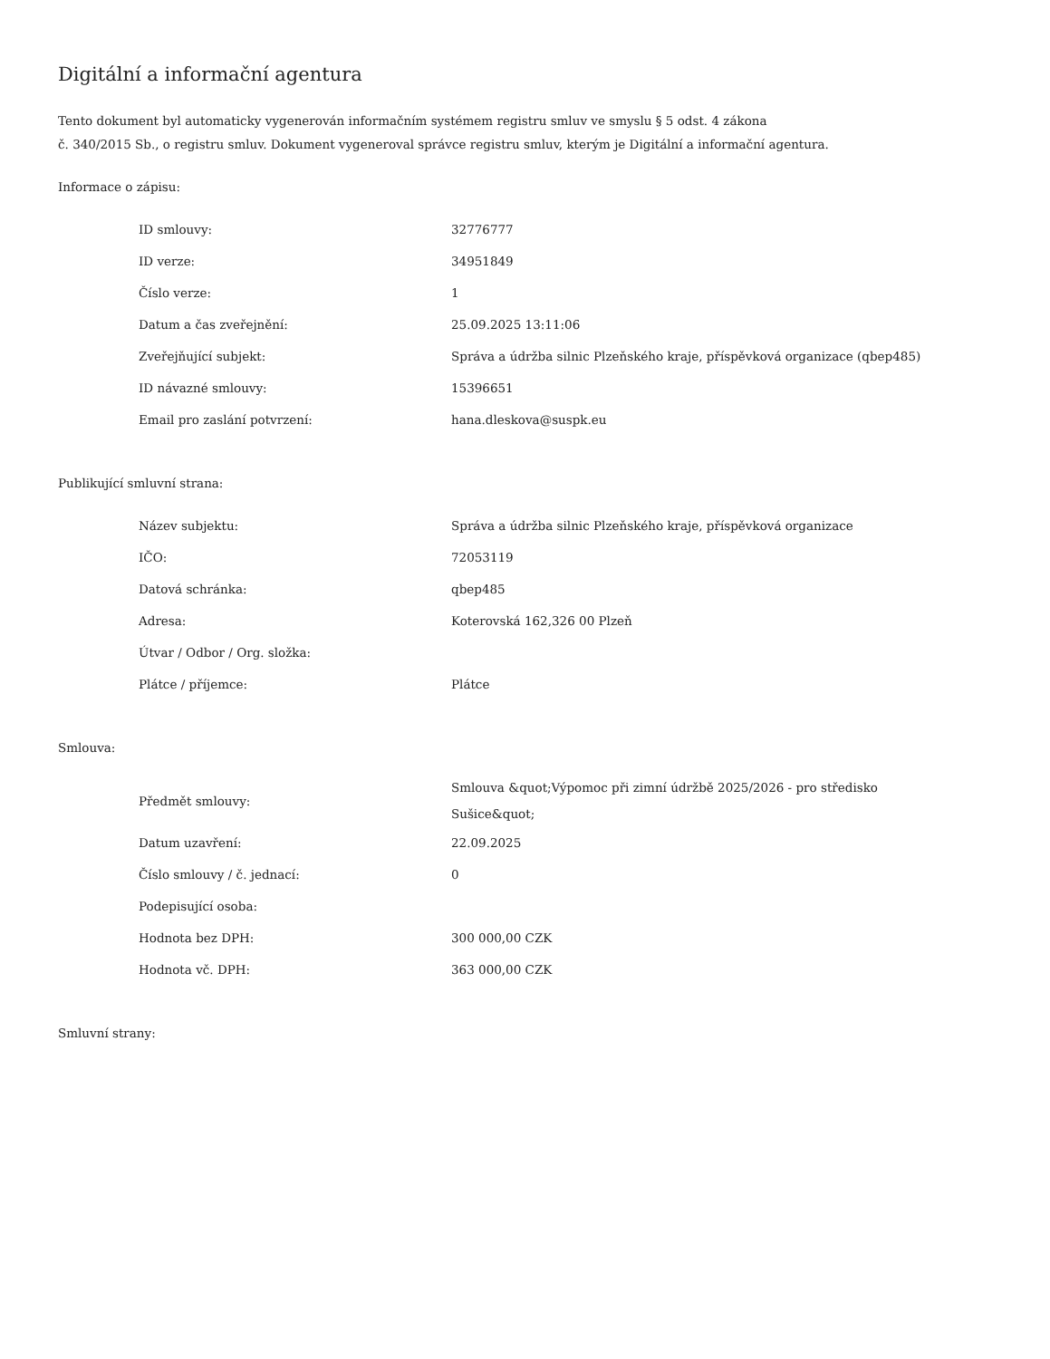Digitální a informační agentura
Tento dokument byl automaticky vygenerován informačním systémem registru smluv ve smyslu § 5 odst. 4 zákona
č. 340/2015 Sb., o registru smluv. Dokument vygeneroval správce registru smluv, kterým je Digitální a informační agentura.
Informace o zápisu:
| ID smlouvy: | 32776777 |
| ID verze: | 34951849 |
| Číslo verze: | 1 |
| Datum a čas zveřejnění: | 25.09.2025 13:11:06 |
| Zveřejňující subjekt: | Správa a údržba silnic Plzeňského kraje, příspěvková organizace (qbep485) |
| ID návazné smlouvy: | 15396651 |
| Email pro zaslání potvrzení: | hana.dleskova@suspk.eu |
Publikující smluvní strana:
| Název subjektu: | Správa a údržba silnic Plzeňského kraje, příspěvková organizace |
| IČO: | 72053119 |
| Datová schránka: | qbep485 |
| Adresa: | Koterovská 162,326 00 Plzeň |
| Útvar / Odbor / Org. složka: | |
| Plátce / příjemce: | Plátce |
Smlouva:
| Předmět smlouvy: | Smlouva &quot;Výpomoc při zimní údržbě 2025/2026 - pro středisko Sušice&quot; |
| Datum uzavření: | 22.09.2025 |
| Číslo smlouvy / č. jednací: | 0 |
| Podepisující osoba: | |
| Hodnota bez DPH: | 300 000,00 CZK |
| Hodnota vč. DPH: | 363 000,00 CZK |
Smluvní strany: